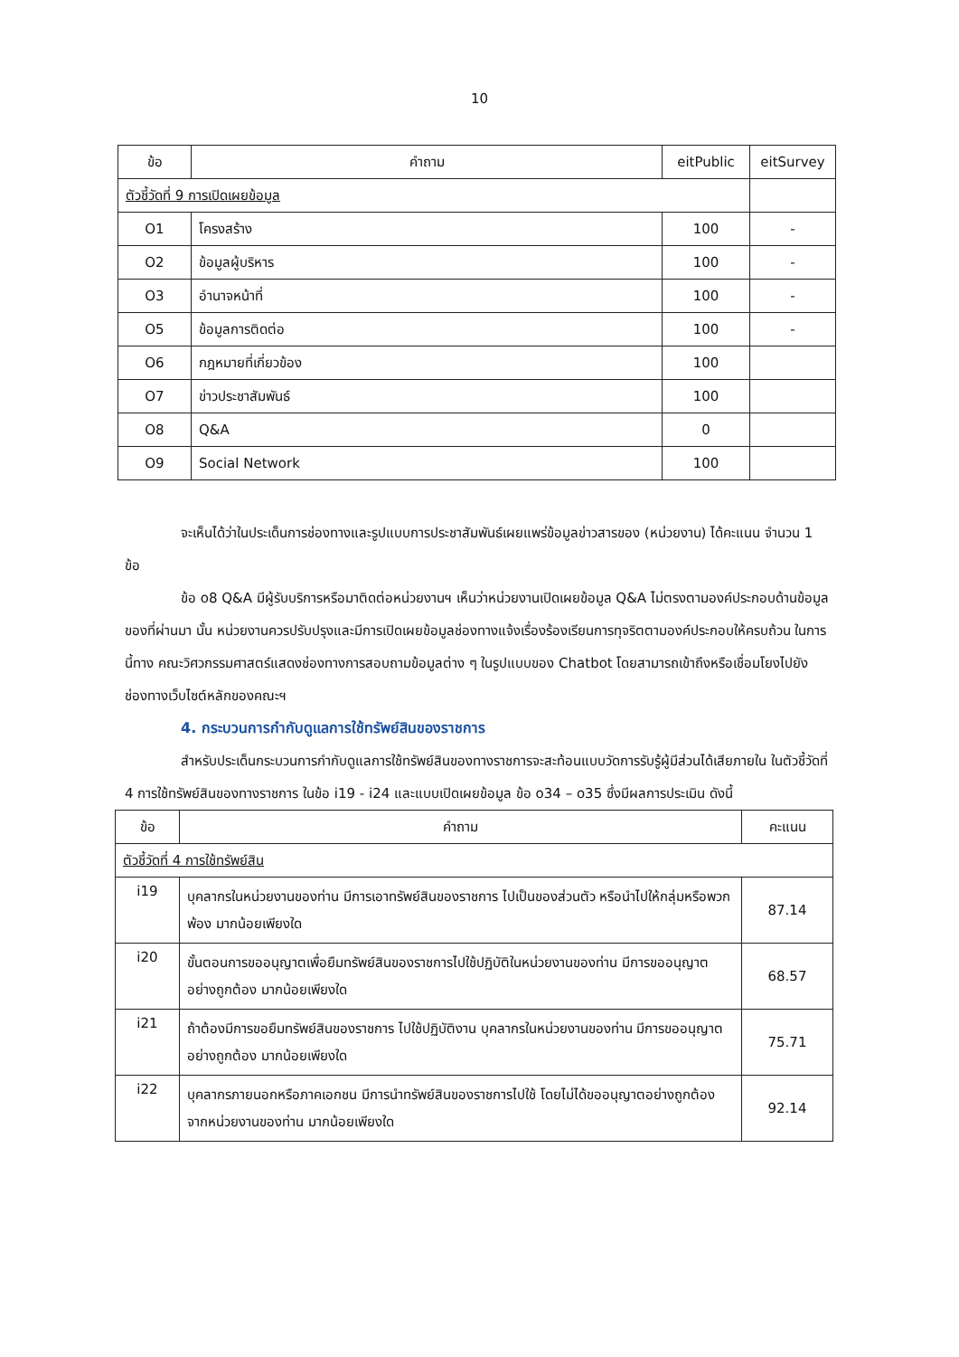10
| ข้อ | คำถาม | eitPublic | eitSurvey |
| --- | --- | --- | --- |
| ตัวชี้วัดที่ 9 การเปิดเผยข้อมูล | | | |
| O1 | โครงสร้าง | 100 | - |
| O2 | ข้อมูลผู้บริหาร | 100 | - |
| O3 | อำนาจหน้าที่ | 100 | - |
| O5 | ข้อมูลการติดต่อ | 100 | - |
| O6 | กฎหมายที่เกี่ยวข้อง | 100 | |
| O7 | ข่าวประชาสัมพันธ์ | 100 | |
| O8 | Q&A | 0 | |
| O9 | Social Network | 100 | |
จะเห็นได้ว่าในประเด็นการช่องทางและรูปแบบการประชาสัมพันธ์เผยแพร่ข้อมูลข่าวสารของ (หน่วยงาน) ได้คะแนน จำนวน 1 ข้อ
ข้อ o8 Q&A มีผู้รับบริการหรือมาติดต่อหน่วยงานฯ เห็นว่าหน่วยงานเปิดเผยข้อมูล Q&A ไม่ตรงตามองค์ประกอบด้านข้อมูลของที่ผ่านมา นั้น หน่วยงานควรปรับปรุงและมีการเปิดเผยข้อมูลช่องทางแจ้งเรื่องร้องเรียนการทุจริตตามองค์ประกอบให้ครบถ้วน ในการนี้ทาง คณะวิศวกรรมศาสตร์แสดงช่องทางการสอบถามข้อมูลต่าง ๆ ในรูปแบบของ Chatbot โดยสามารถเข้าถึงหรือเชื่อมโยงไปยังช่องทางเว็บไซต์หลักของคณะฯ
4. กระบวนการกำกับดูแลการใช้ทรัพย์สินของราชการ
สำหรับประเด็นกระบวนการกำกับดูแลการใช้ทรัพย์สินของทางราชการจะสะท้อนแบบวัดการรับรู้ผู้มีส่วนได้เสียภายใน ในตัวชี้วัดที่ 4 การใช้ทรัพย์สินของทางราชการ ในข้อ i19 - i24 และแบบเปิดเผยข้อมูล ข้อ o34 – o35 ซึ่งมีผลการประเมิน ดังนี้
| ข้อ | คำถาม | คะแนน |
| --- | --- | --- |
| ตัวชี้วัดที่ 4 การใช้ทรัพย์สิน | | |
| i19 | บุคลากรในหน่วยงานของท่าน มีการเอาทรัพย์สินของราชการ ไปเป็นของส่วนตัว หรือนำไปให้กลุ่มหรือพวกพ้อง มากน้อยเพียงใด | 87.14 |
| i20 | ขั้นตอนการขออนุญาตเพื่อยืมทรัพย์สินของราชการไปใช้ปฏิบัติในหน่วยงานของท่าน มีการขออนุญาตอย่างถูกต้อง มากน้อยเพียงใด | 68.57 |
| i21 | ถ้าต้องมีการขอยืมทรัพย์สินของราชการ ไปใช้ปฏิบัติงาน บุคลากรในหน่วยงานของท่าน มีการขออนุญาตอย่างถูกต้อง มากน้อยเพียงใด | 75.71 |
| i22 | บุคลากรภายนอกหรือภาคเอกชน มีการนำทรัพย์สินของราชการไปใช้ โดยไม่ได้ขออนุญาตอย่างถูกต้องจากหน่วยงานของท่าน มากน้อยเพียงใด | 92.14 |